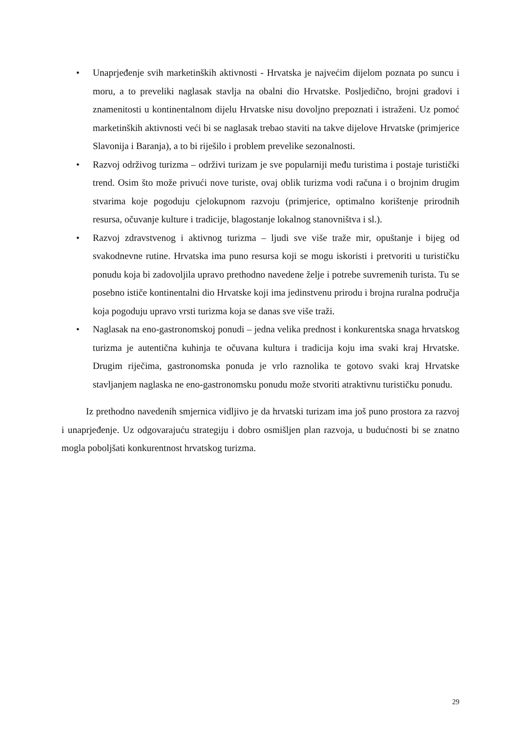• Unaprjeđenje svih marketinških aktivnosti - Hrvatska je najvećim dijelom poznata po suncu i moru, a to preveliki naglasak stavlja na obalni dio Hrvatske. Posljedično, brojni gradovi i znamenitosti u kontinentalnom dijelu Hrvatske nisu dovoljno prepoznati i istraženi. Uz pomoć marketinških aktivnosti veći bi se naglasak trebao staviti na takve dijelove Hrvatske (primjerice Slavonija i Baranja), a to bi riješilo i problem prevelike sezonalnosti.
• Razvoj održivog turizma – održivi turizam je sve popularniji među turistima i postaje turistički trend. Osim što može privući nove turiste, ovaj oblik turizma vodi računa i o brojnim drugim stvarima koje pogoduju cjelokupnom razvoju (primjerice, optimalno korištenje prirodnih resursa, očuvanje kulture i tradicije, blagostanje lokalnog stanovništva i sl.).
• Razvoj zdravstvenog i aktivnog turizma – ljudi sve više traže mir, opuštanje i bijeg od svakodnevne rutine. Hrvatska ima puno resursa koji se mogu iskoristi i pretvoriti u turističku ponudu koja bi zadovoljila upravo prethodno navedene želje i potrebe suvremenih turista. Tu se posebno ističe kontinentalni dio Hrvatske koji ima jedinstvenu prirodu i brojna ruralna područja koja pogoduju upravo vrsti turizma koja se danas sve više traži.
• Naglasak na eno-gastronomskoj ponudi – jedna velika prednost i konkurentska snaga hrvatskog turizma je autentična kuhinja te očuvana kultura i tradicija koju ima svaki kraj Hrvatske. Drugim riječima, gastronomska ponuda je vrlo raznolika te gotovo svaki kraj Hrvatske stavljanjem naglaska ne eno-gastronomsku ponudu može stvoriti atraktivnu turističku ponudu.
Iz prethodno navedenih smjernica vidljivo je da hrvatski turizam ima još puno prostora za razvoj i unaprjeđenje. Uz odgovarajuću strategiju i dobro osmišljen plan razvoja, u budućnosti bi se znatno mogla poboljšati konkurentnost hrvatskog turizma.
29